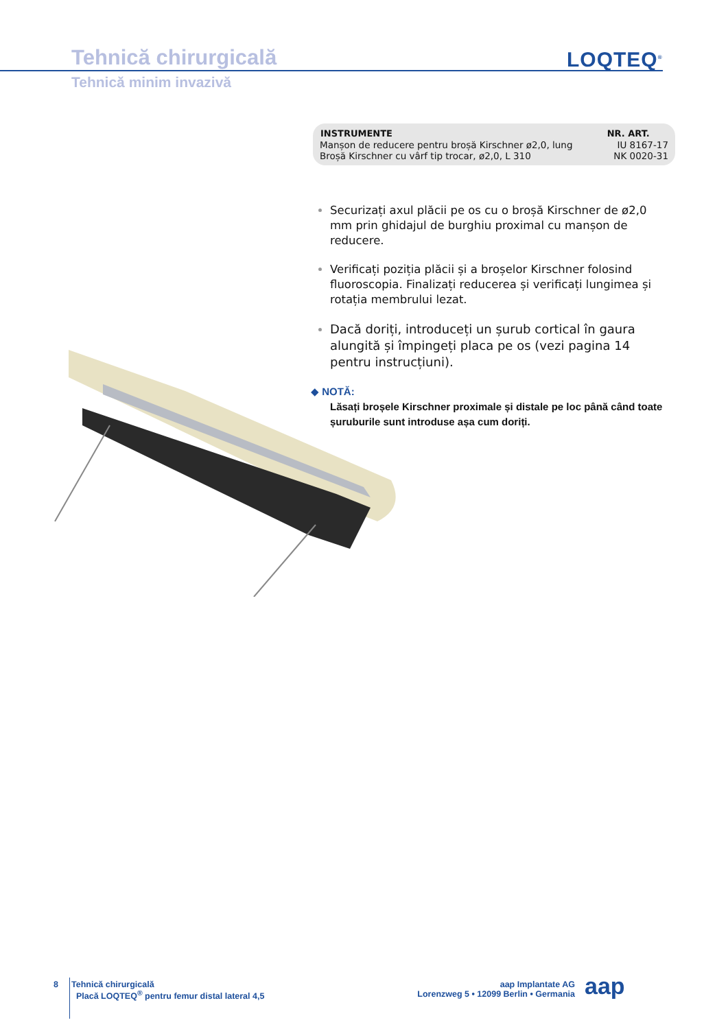Tehnică chirurgicală
Tehnică minim invazivă
LOQTEQ<sup>®</sup>
| INSTRUMENTE | NR. ART. |
| --- | --- |
| Manșon de reducere pentru broșă Kirschner ø2,0, lung | IU 8167-17 |
| Broșă Kirschner cu vârf tip trocar, ø2,0, L 310 | NK 0020-31 |
Securizați axul plăcii pe os cu o broșă Kirschner de ø2,0 mm prin ghidajul de burghiu proximal cu manșon de reducere.
Verificați poziția plăcii și a broșelor Kirschner folosind fluoroscopia. Finalizați reducerea și verificați lungimea și rotația membrului lezat.
Dacă doriți, introduceți un șurub cortical în gaura alungită și împingeți placa pe os (vezi pagina 14 pentru instrucțiuni).
◆ NOTĂ:
Lăsați broșele Kirschner proximale și distale pe loc până când toate șuruburile sunt introduse așa cum doriți.
8
Tehnică chirurgicală
Placă LOQTEQ<sup>®</sup> pentru femur distal lateral 4,5
aap Implantate AG
Lorenzweg 5 • 12099 Berlin • Germania
aap